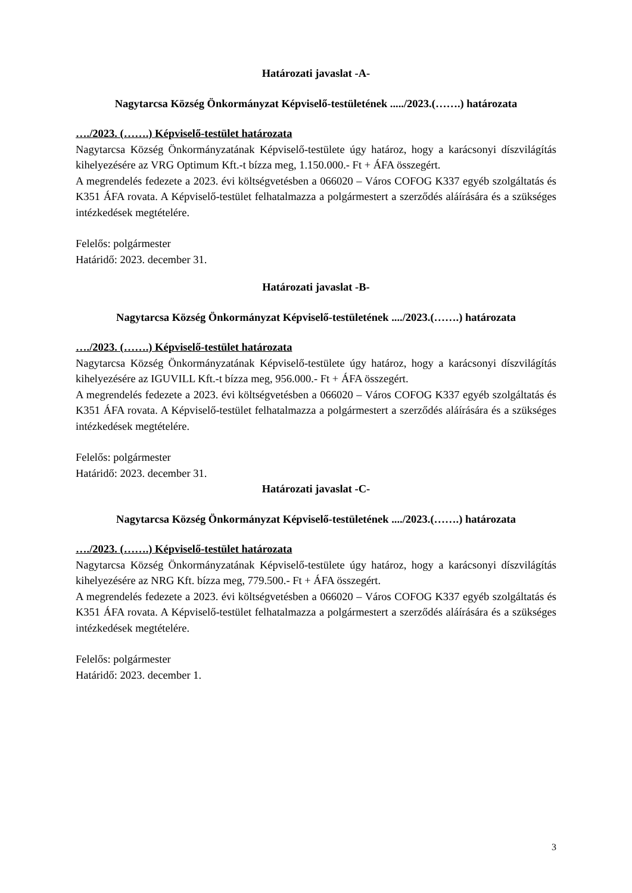Határozati javaslat -A-
Nagytarcsa Község Önkormányzat Képviselő-testületének ...../2023.(…….) határozata
…./2023. (…….) Képviselő-testület határozata
Nagytarcsa Község Önkormányzatának Képviselő-testülete úgy határoz, hogy a karácsonyi díszvilágítás kihelyezésére az VRG Optimum Kft.-t bízza meg, 1.150.000.- Ft + ÁFA összegért.
A megrendelés fedezete a 2023. évi költségvetésben a 066020 – Város COFOG K337 egyéb szolgáltatás és K351 ÁFA rovata. A Képviselő-testület felhatalmazza a polgármestert a szerződés aláírására és a szükséges intézkedések megtételére.
Felelős: polgármester
Határidő: 2023. december 31.
Határozati javaslat -B-
Nagytarcsa Község Önkormányzat Képviselő-testületének ..../2023.(…….) határozata
…./2023. (…….) Képviselő-testület határozata
Nagytarcsa Község Önkormányzatának Képviselő-testülete úgy határoz, hogy a karácsonyi díszvilágítás kihelyezésére az IGUVILL Kft.-t bízza meg, 956.000.- Ft + ÁFA összegért.
A megrendelés fedezete a 2023. évi költségvetésben a 066020 – Város COFOG K337 egyéb szolgáltatás és K351 ÁFA rovata. A Képviselő-testület felhatalmazza a polgármestert a szerződés aláírására és a szükséges intézkedések megtételére.
Felelős: polgármester
Határidő: 2023. december 31.
Határozati javaslat -C-
Nagytarcsa Község Önkormányzat Képviselő-testületének ..../2023.(…….) határozata
…./2023. (…….) Képviselő-testület határozata
Nagytarcsa Község Önkormányzatának Képviselő-testülete úgy határoz, hogy a karácsonyi díszvilágítás kihelyezésére az NRG Kft. bízza meg, 779.500.- Ft + ÁFA összegért.
A megrendelés fedezete a 2023. évi költségvetésben a 066020 – Város COFOG K337 egyéb szolgáltatás és K351 ÁFA rovata. A Képviselő-testület felhatalmazza a polgármestert a szerződés aláírására és a szükséges intézkedések megtételére.
Felelős: polgármester
Határidő: 2023. december 1.
3